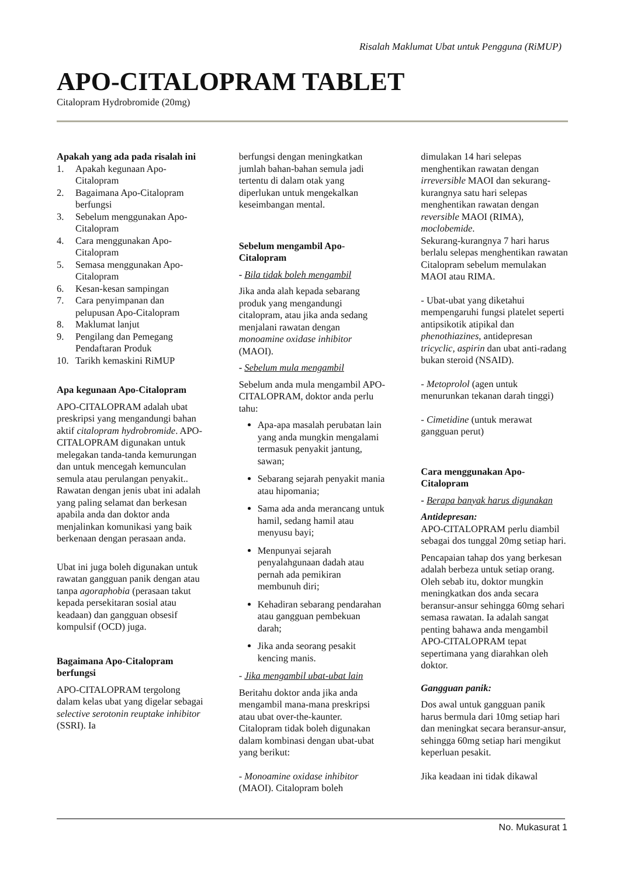Risalah Maklumat Ubat untuk Pengguna (RiMUP)
APO-CITALOPRAM TABLET
Citalopram Hydrobromide (20mg)
Apakah yang ada pada risalah ini
1. Apakah kegunaan Apo-Citalopram
2. Bagaimana Apo-Citalopram berfungsi
3. Sebelum menggunakan Apo-Citalopram
4. Cara menggunakan Apo-Citalopram
5. Semasa menggunakan Apo-Citalopram
6. Kesan-kesan sampingan
7. Cara penyimpanan dan pelupusan Apo-Citalopram
8. Maklumat lanjut
9. Pengilang dan Pemegang Pendaftaran Produk
10. Tarikh kemaskini RiMUP
Apa kegunaan Apo-Citalopram
APO-CITALOPRAM adalah ubat preskripsi yang mengandungi bahan aktif citalopram hydrobromide. APO-CITALOPRAM digunakan untuk melegakan tanda-tanda kemurungan dan untuk mencegah kemunculan semula atau perulangan penyakit.. Rawatan dengan jenis ubat ini adalah yang paling selamat dan berkesan apabila anda dan doktor anda menjalinkan komunikasi yang baik berkenaan dengan perasaan anda.
Ubat ini juga boleh digunakan untuk rawatan gangguan panik dengan atau tanpa agoraphobia (perasaan takut kepada persekitaran sosial atau keadaan) dan gangguan obsesif kompulsif (OCD) juga.
Bagaimana Apo-Citalopram berfungsi
APO-CITALOPRAM tergolong dalam kelas ubat yang digelar sebagai selective serotonin reuptake inhibitor (SSRI). Ia
berfungsi dengan meningkatkan jumlah bahan-bahan semula jadi tertentu di dalam otak yang diperlukan untuk mengekalkan keseimbangan mental.
Sebelum mengambil Apo-Citalopram
- Bila tidak boleh mengambil
Jika anda alah kepada sebarang produk yang mengandungi citalopram, atau jika anda sedang menjalani rawatan dengan monoamine oxidase inhibitor (MAOI).
- Sebelum mula mengambil
Sebelum anda mula mengambil APO-CITALOPRAM, doktor anda perlu tahu:
Apa-apa masalah perubatan lain yang anda mungkin mengalami termasuk penyakit jantung, sawan;
Sebarang sejarah penyakit mania atau hipomania;
Sama ada anda merancang untuk hamil, sedang hamil atau menyusu bayi;
Menpunyai sejarah penyalahgunaan dadah atau pernah ada pemikiran membunuh diri;
Kehadiran sebarang pendarahan atau gangguan pembekuan darah;
Jika anda seorang pesakit kencing manis.
- Jika mengambil ubat-ubat lain
Beritahu doktor anda jika anda mengambil mana-mana preskripsi atau ubat over-the-kaunter. Citalopram tidak boleh digunakan dalam kombinasi dengan ubat-ubat yang berikut:
- Monoamine oxidase inhibitor (MAOI). Citalopram boleh
dimulakan 14 hari selepas menghentikan rawatan dengan irreversible MAOI dan sekurang-kurangnya satu hari selepas menghentikan rawatan dengan reversible MAOI (RIMA), moclobemide.
Sekurang-kurangnya 7 hari harus berlalu selepas menghentikan rawatan Citalopram sebelum memulakan MAOI atau RIMA.
- Ubat-ubat yang diketahui mempengaruhi fungsi platelet seperti antipsikotik atipikal dan phenothiazines, antidepresan tricyclic, aspirin dan ubat anti-radang bukan steroid (NSAID).
- Metoprolol (agen untuk menurunkan tekanan darah tinggi)
- Cimetidine (untuk merawat gangguan perut)
Cara menggunakan Apo-Citalopram
- Berapa banyak harus digunakan
Antidepresan:
APO-CITALOPRAM perlu diambil sebagai dos tunggal 20mg setiap hari.
Pencapaian tahap dos yang berkesan adalah berbeza untuk setiap orang. Oleh sebab itu, doktor mungkin meningkatkan dos anda secara beransur-ansur sehingga 60mg sehari semasa rawatan. Ia adalah sangat penting bahawa anda mengambil APO-CITALOPRAM tepat sepertimana yang diarahkan oleh doktor.
Gangguan panik:
Dos awal untuk gangguan panik harus bermula dari 10mg setiap hari dan meningkat secara beransur-ansur, sehingga 60mg setiap hari mengikut keperluan pesakit.
Jika keadaan ini tidak dikawal
No. Mukasurat 1